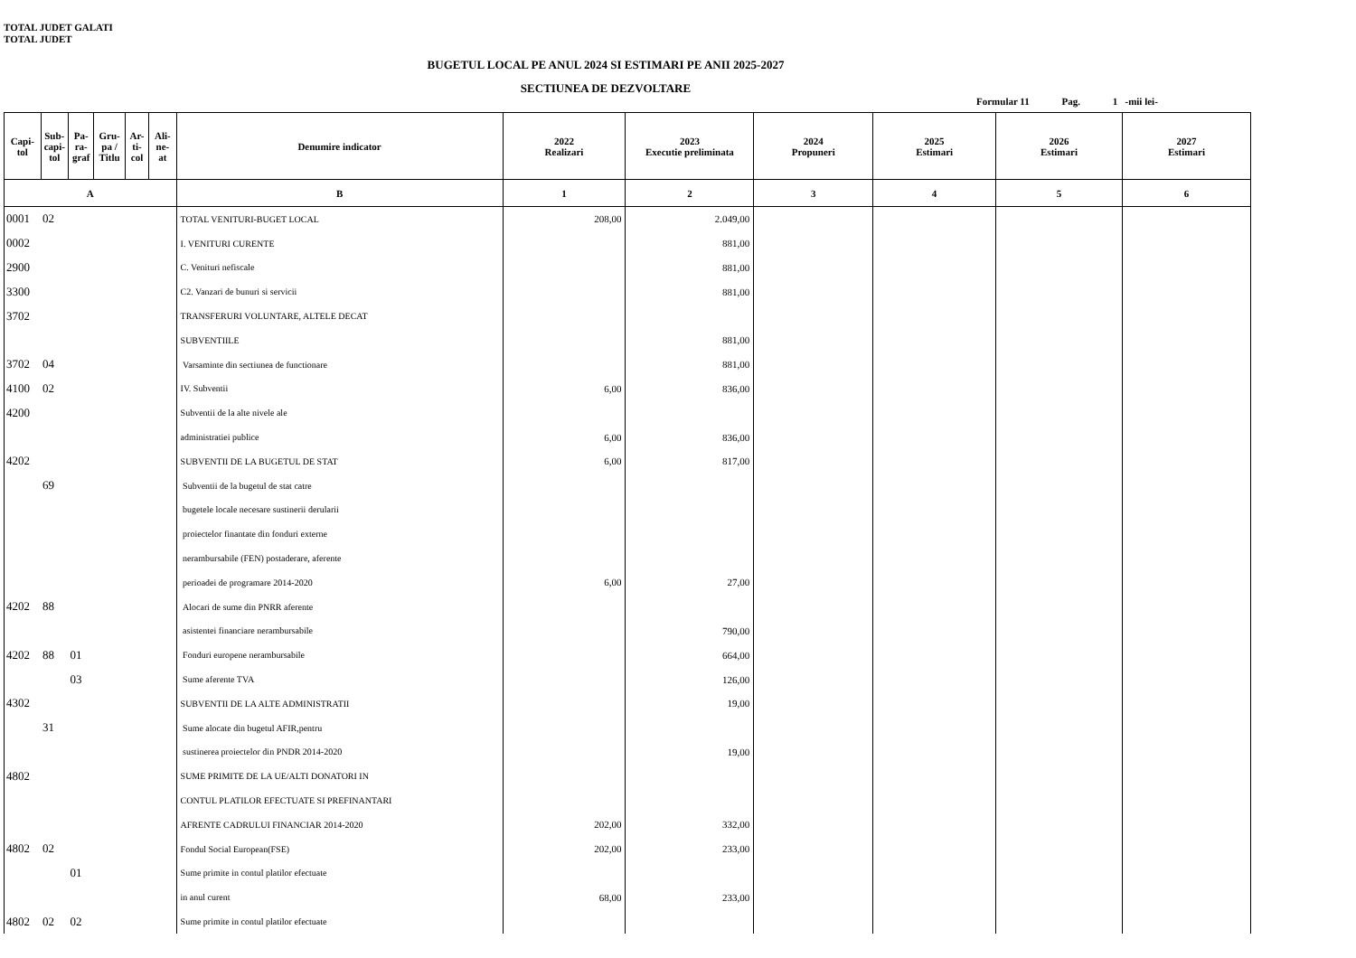TOTAL JUDET GALATI
TOTAL JUDET
BUGETUL LOCAL PE ANUL 2024 SI ESTIMARI PE ANII 2025-2027
SECTIUNEA DE DEZVOLTARE
Formular 11 Pag. 1 -mii lei-
| Capi- tol | Sub- capi- tol | Pa- ra- graf | Gru- pa / Titlu | Ar- ti- col | Ali- ne- at | Denumire indicator | 2022 Realizari | 2023 Executie preliminata | 2024 Propuneri | 2025 Estimari | 2026 Estimari | 2027 Estimari |
| --- | --- | --- | --- | --- | --- | --- | --- | --- | --- | --- | --- | --- |
| A | | | | | | B | 1 | 2 | 3 | 4 | 5 | 6 |
| 0001 | 02 | | | | | TOTAL VENITURI-BUGET LOCAL | 208,00 | 2.049,00 | | | | |
| 0002 | | | | | | I. VENITURI CURENTE | | 881,00 | | | | |
| 2900 | | | | | | C. Venituri nefiscale | | 881,00 | | | | |
| 3300 | | | | | | C2. Vanzari de bunuri si servicii | | 881,00 | | | | |
| 3702 | | | | | | TRANSFERURI VOLUNTARE, ALTELE DECAT | | | | | | |
| | | | | | | SUBVENTIILE | | 881,00 | | | | |
| 3702 | 04 | | | | | Varsaminte din sectiunea de functionare | | 881,00 | | | | |
| 4100 | 02 | | | | | IV. Subventii | 6,00 | 836,00 | | | | |
| 4200 | | | | | | Subventii de la alte nivele ale | | | | | | |
| | | | | | | administratiei publice | 6,00 | 836,00 | | | | |
| 4202 | | | | | | SUBVENTII DE LA BUGETUL DE STAT | 6,00 | 817,00 | | | | |
| | 69 | | | | | Subventii de la bugetul de stat catre | | | | | | |
| | | | | | | bugetele locale necesare sustinerii derularii | | | | | | |
| | | | | | | proiectelor finantate din fonduri externe | | | | | | |
| | | | | | | nerambursabile (FEN) postaderare, aferente | | | | | | |
| | | | | | | perioadei de programare 2014-2020 | 6,00 | 27,00 | | | | |
| 4202 | 88 | | | | | Alocari de sume din PNRR aferente | | | | | | |
| | | | | | | asistentei financiare nerambursabile | | 790,00 | | | | |
| 4202 | 88 | 01 | | | | Fonduri europene nerambursabile | | 664,00 | | | | |
| | | 03 | | | | Sume aferente TVA | | 126,00 | | | | |
| 4302 | | | | | | SUBVENTII DE LA ALTE ADMINISTRATII | | 19,00 | | | | |
| | 31 | | | | | Sume alocate din bugetul AFIR,pentru | | | | | | |
| | | | | | | sustinerea proiectelor din PNDR 2014-2020 | | 19,00 | | | | |
| 4802 | | | | | | SUME PRIMITE DE LA UE/ALTI DONATORI IN | | | | | | |
| | | | | | | CONTUL PLATILOR EFECTUATE SI PREFINANTARI | | | | | | |
| | | | | | | AFRENTE CADRULUI FINANCIAR 2014-2020 | 202,00 | 332,00 | | | | |
| 4802 | 02 | | | | | Fondul Social European(FSE) | 202,00 | 233,00 | | | | |
| | | 01 | | | | Sume primite in contul platilor efectuate | | | | | | |
| | | | | | | in anul curent | 68,00 | 233,00 | | | | |
| 4802 | 02 | 02 | | | | Sume primite in contul platilor efectuate | | | | | | |